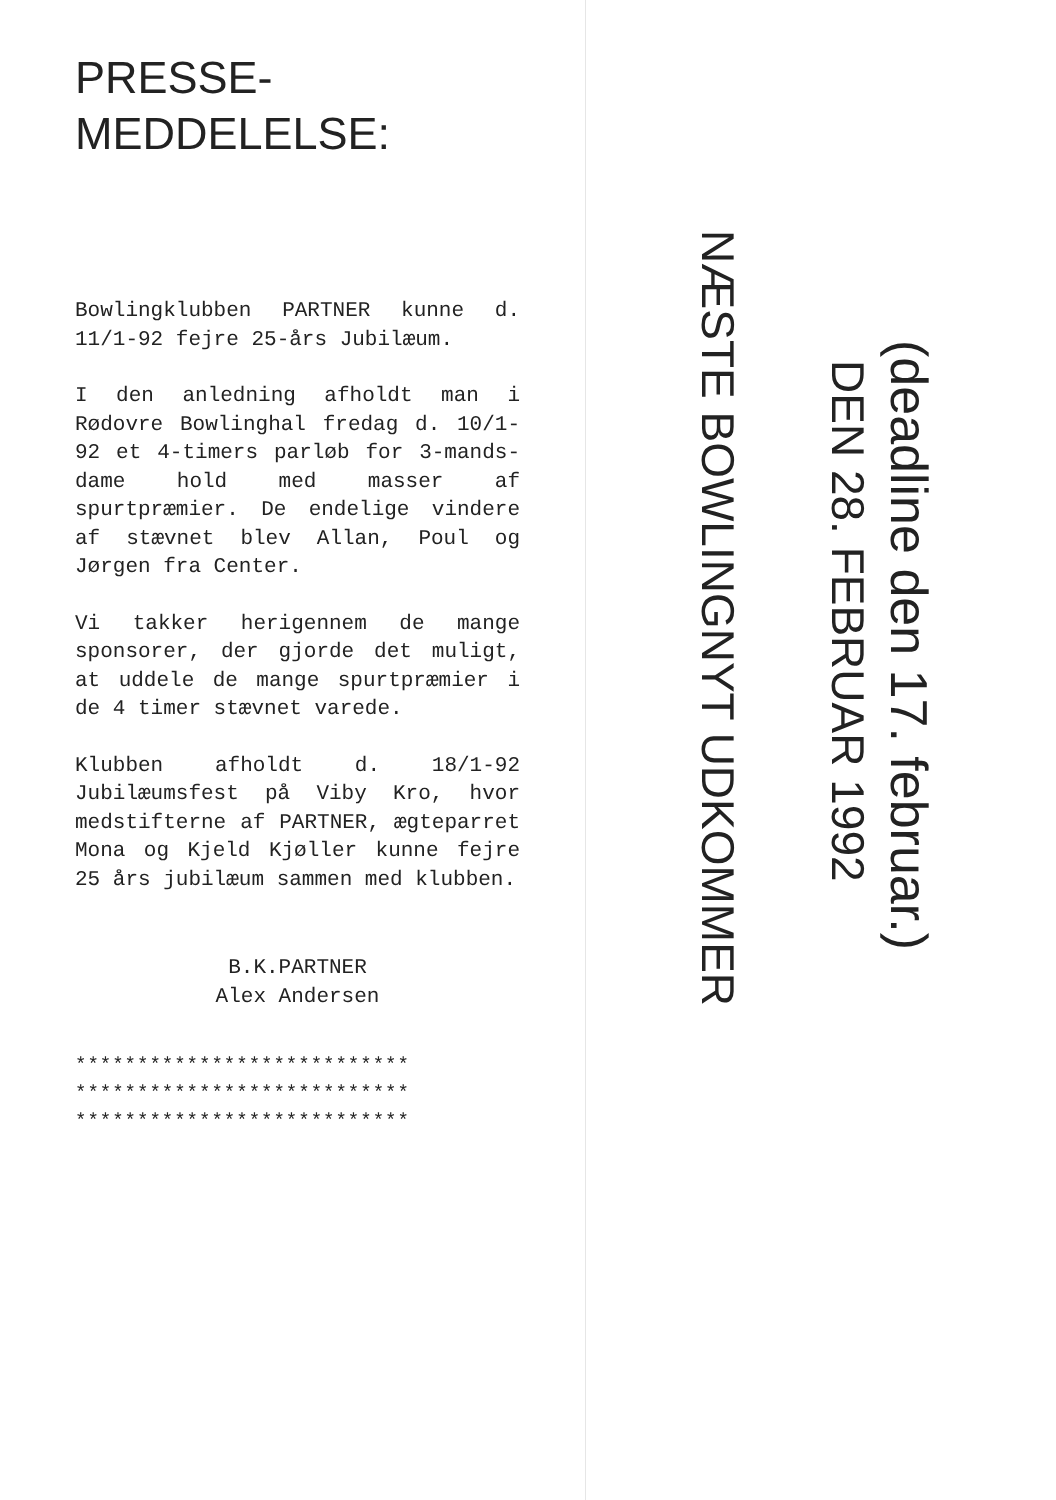PRESSE-
MEDDELELSE:
Bowlingklubben PARTNER kunne d. 11/1-92 fejre 25-års Jubilæum.
I den anledning afholdt man i Rødovre Bowlinghal fredag d. 10/1-92 et 4-timers parløb for 3-mands-dame hold med masser af spurtpræmier. De endelige vindere af stævnet blev Allan, Poul og Jørgen fra Center.
Vi takker herigennem de mange sponsorer, der gjorde det muligt, at uddele de mange spurtpræmier i de 4 timer stævnet varede.
Klubben afholdt d. 18/1-92 Jubilæumsfest på Viby Kro, hvor medstifterne af PARTNER, ægteparret Mona og Kjeld Kjøller kunne fejre 25 års jubilæum sammen med klubben.
B.K.PARTNER
Alex Andersen
***************************
***************************
***************************
NÆSTE BOWLINGNYT UDKOMMER
DEN 28. FEBRUAR 1992
(deadline den 17. februar.)